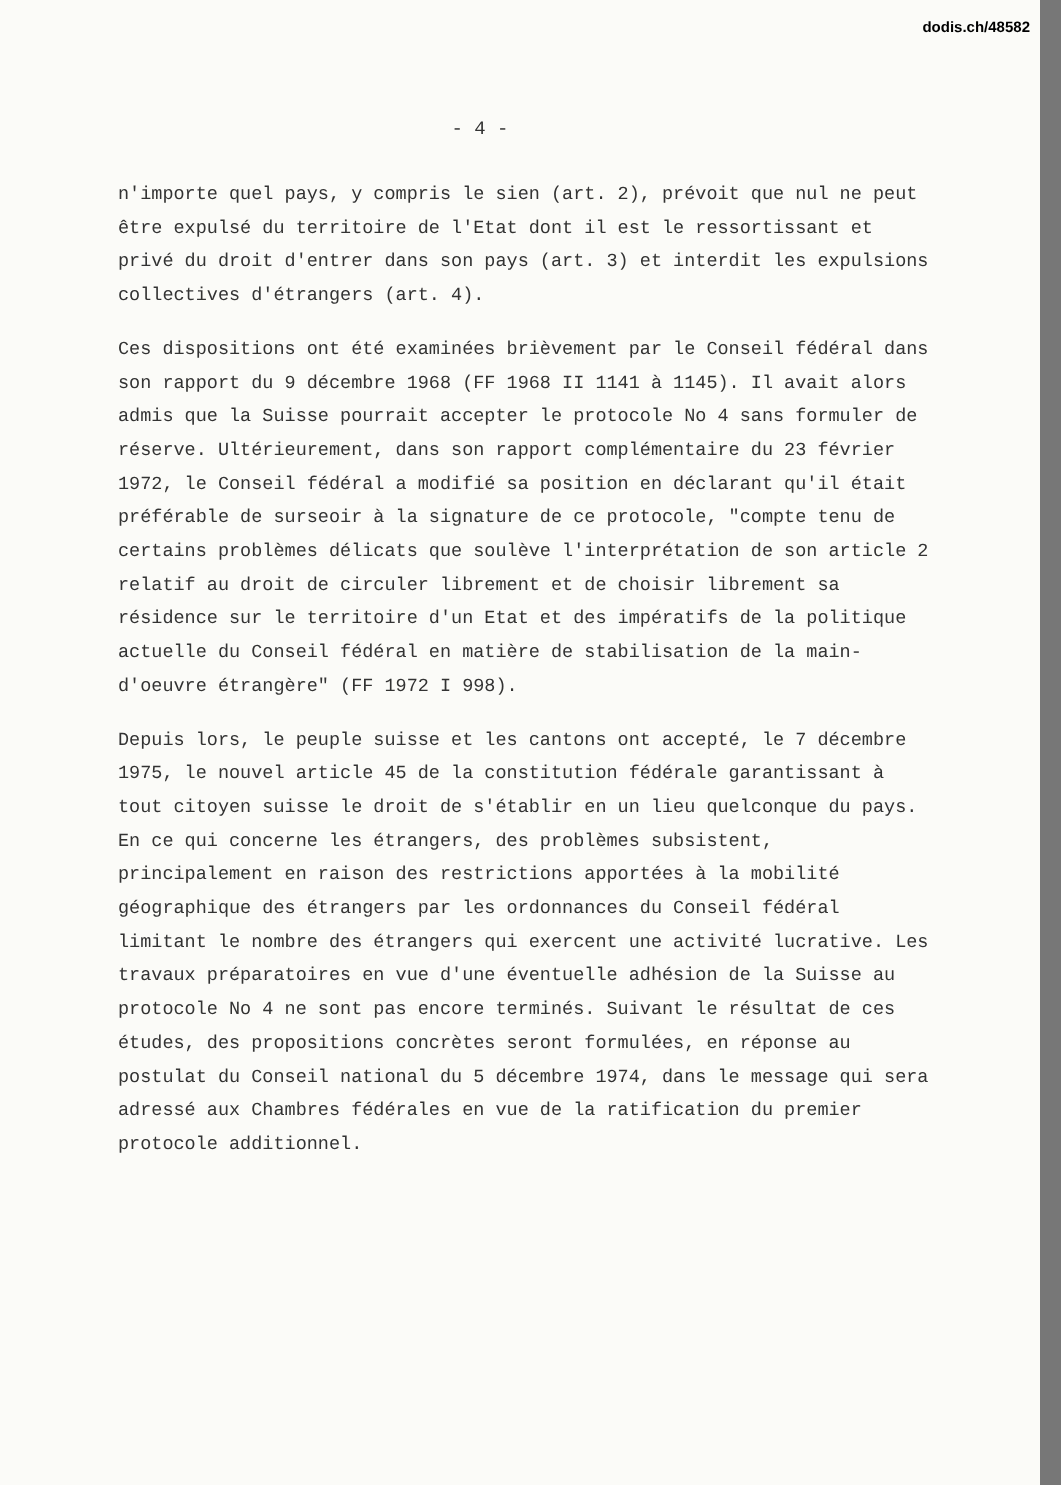dodis.ch/48582
- 4 -
n'importe quel pays, y compris le sien (art. 2), prévoit que nul ne peut être expulsé du territoire de l'Etat dont il est le ressortissant et privé du droit d'entrer dans son pays (art. 3) et interdit les expulsions collectives d'étrangers (art. 4).
Ces dispositions ont été examinées brièvement par le Conseil fédéral dans son rapport du 9 décembre 1968 (FF 1968 II 1141 à 1145). Il avait alors admis que la Suisse pourrait accepter le protocole No 4 sans formuler de réserve. Ultérieurement, dans son rapport complémentaire du 23 février 1972, le Conseil fédéral a modifié sa position en déclarant qu'il était préférable de surseoir à la signature de ce protocole, "compte tenu de certains problèmes délicats que soulève l'interprétation de son article 2 relatif au droit de circuler librement et de choisir librement sa résidence sur le territoire d'un Etat et des impératifs de la politique actuelle du Conseil fédéral en matière de stabilisation de la main-d'oeuvre étrangère" (FF 1972 I 998).
Depuis lors, le peuple suisse et les cantons ont accepté, le 7 décembre 1975, le nouvel article 45 de la constitution fédérale garantissant à tout citoyen suisse le droit de s'établir en un lieu quelconque du pays. En ce qui concerne les étrangers, des problèmes subsistent, principalement en raison des restrictions apportées à la mobilité géographique des étrangers par les ordonnances du Conseil fédéral limitant le nombre des étrangers qui exercent une activité lucrative. Les travaux préparatoires en vue d'une éventuelle adhésion de la Suisse au protocole No 4 ne sont pas encore terminés. Suivant le résultat de ces études, des propositions concrètes seront formulées, en réponse au postulat du Conseil national du 5 décembre 1974, dans le message qui sera adressé aux Chambres fédérales en vue de la ratification du premier protocole additionnel.